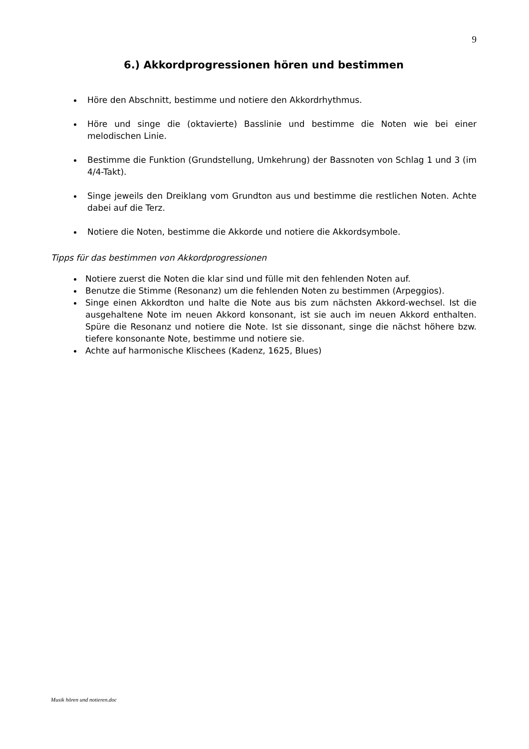9
6.) Akkordprogressionen hören und bestimmen
Höre den Abschnitt, bestimme und notiere den Akkordrhythmus.
Höre und singe die (oktavierte) Basslinie und bestimme die Noten wie bei einer melodischen Linie.
Bestimme die Funktion (Grundstellung, Umkehrung) der Bassnoten von Schlag 1 und 3 (im 4/4-Takt).
Singe jeweils den Dreiklang vom Grundton aus und bestimme die restlichen Noten. Achte dabei auf die Terz.
Notiere die Noten, bestimme die Akkorde und notiere die Akkordsymbole.
Tipps für das bestimmen von Akkordprogressionen
Notiere zuerst die Noten die klar sind und fülle mit den fehlenden Noten auf.
Benutze die Stimme (Resonanz) um die fehlenden Noten zu bestimmen (Arpeggios).
Singe einen Akkordton und halte die Note aus bis zum nächsten Akkord-wechsel. Ist die ausgehaltene Note im neuen Akkord konsonant, ist sie auch im neuen Akkord enthalten. Spüre die Resonanz und notiere die Note. Ist sie dissonant, singe die nächst höhere bzw. tiefere konsonante Note, bestimme und notiere sie.
Achte auf harmonische Klischees (Kadenz, 1625, Blues)
Musik hören und notieren.doc